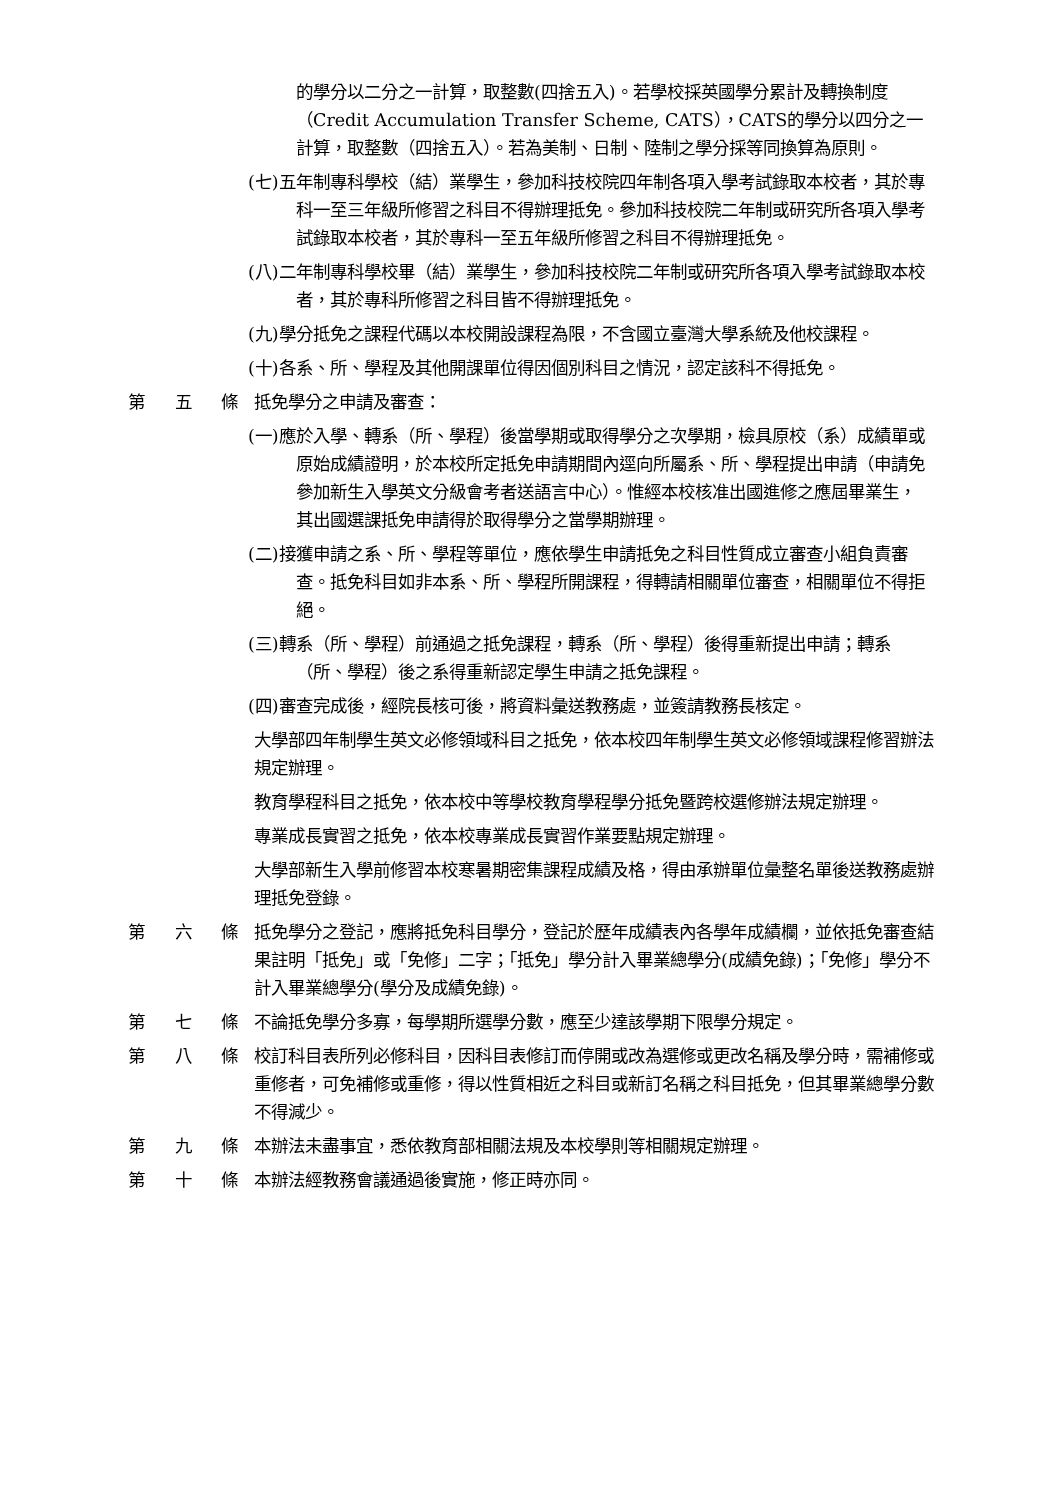的學分以二分之一計算，取整數(四捨五入)。若學校採英國學分累計及轉換制度（Credit Accumulation Transfer Scheme, CATS），CATS的學分以四分之一計算，取整數（四捨五入）。若為美制、日制、陸制之學分採等同換算為原則。
(七)五年制專科學校（結）業學生，參加科技校院四年制各項入學考試錄取本校者，其於專科一至三年級所修習之科目不得辦理抵免。參加科技校院二年制或研究所各項入學考試錄取本校者，其於專科一至五年級所修習之科目不得辦理抵免。
(八)二年制專科學校畢（結）業學生，參加科技校院二年制或研究所各項入學考試錄取本校者，其於專科所修習之科目皆不得辦理抵免。
(九)學分抵免之課程代碼以本校開設課程為限，不含國立臺灣大學系統及他校課程。
(十)各系、所、學程及其他開課單位得因個別科目之情況，認定該科不得抵免。
第 五 條
抵免學分之申請及審查：
(一)應於入學、轉系（所、學程）後當學期或取得學分之次學期，檢具原校（系）成績單或原始成績證明，於本校所定抵免申請期間內逕向所屬系、所、學程提出申請（申請免參加新生入學英文分級會考者送語言中心）。惟經本校核准出國進修之應屆畢業生，其出國選課抵免申請得於取得學分之當學期辦理。
(二)接獲申請之系、所、學程等單位，應依學生申請抵免之科目性質成立審查小組負責審查。抵免科目如非本系、所、學程所開課程，得轉請相關單位審查，相關單位不得拒絕。
(三)轉系（所、學程）前通過之抵免課程，轉系（所、學程）後得重新提出申請；轉系（所、學程）後之系得重新認定學生申請之抵免課程。
(四)審查完成後，經院長核可後，將資料彙送教務處，並簽請教務長核定。
大學部四年制學生英文必修領域科目之抵免，依本校四年制學生英文必修領域課程修習辦法規定辦理。
教育學程科目之抵免，依本校中等學校教育學程學分抵免暨跨校選修辦法規定辦理。
專業成長實習之抵免，依本校專業成長實習作業要點規定辦理。
大學部新生入學前修習本校寒暑期密集課程成績及格，得由承辦單位彙整名單後送教務處辦理抵免登錄。
第 六 條
抵免學分之登記，應將抵免科目學分，登記於歷年成績表內各學年成績欄，並依抵免審查結果註明「抵免」或「免修」二字；「抵免」學分計入畢業總學分(成績免錄)；「免修」學分不計入畢業總學分(學分及成績免錄)。
第 七 條
不論抵免學分多寡，每學期所選學分數，應至少達該學期下限學分規定。
第 八 條
校訂科目表所列必修科目，因科目表修訂而停開或改為選修或更改名稱及學分時，需補修或重修者，可免補修或重修，得以性質相近之科目或新訂名稱之科目抵免，但其畢業總學分數不得減少。
第 九 條
本辦法未盡事宜，悉依教育部相關法規及本校學則等相關規定辦理。
第 十 條
本辦法經教務會議通過後實施，修正時亦同。